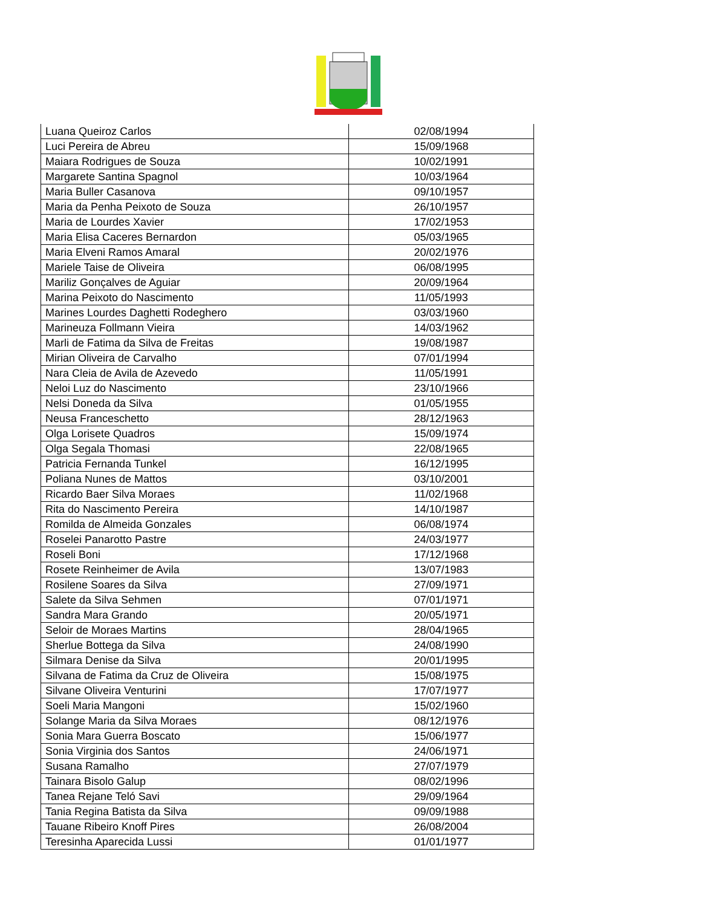| Luana Queiroz Carlos | 02/08/1994 |
| Luci Pereira de Abreu | 15/09/1968 |
| Maiara Rodrigues de Souza | 10/02/1991 |
| Margarete Santina Spagnol | 10/03/1964 |
| Maria Buller Casanova | 09/10/1957 |
| Maria da Penha Peixoto de Souza | 26/10/1957 |
| Maria de Lourdes Xavier | 17/02/1953 |
| Maria Elisa Caceres Bernardon | 05/03/1965 |
| Maria Elveni Ramos Amaral | 20/02/1976 |
| Mariele Taise de Oliveira | 06/08/1995 |
| Mariliz Gonçalves de Aguiar | 20/09/1964 |
| Marina Peixoto do Nascimento | 11/05/1993 |
| Marines Lourdes Daghetti Rodeghero | 03/03/1960 |
| Marineuza Follmann Vieira | 14/03/1962 |
| Marli de Fatima da Silva de Freitas | 19/08/1987 |
| Mirian Oliveira de Carvalho | 07/01/1994 |
| Nara Cleia de Avila de Azevedo | 11/05/1991 |
| Neloi Luz do Nascimento | 23/10/1966 |
| Nelsi Doneda da Silva | 01/05/1955 |
| Neusa Franceschetto | 28/12/1963 |
| Olga Lorisete Quadros | 15/09/1974 |
| Olga Segala Thomasi | 22/08/1965 |
| Patricia Fernanda Tunkel | 16/12/1995 |
| Poliana Nunes de Mattos | 03/10/2001 |
| Ricardo Baer Silva Moraes | 11/02/1968 |
| Rita do Nascimento Pereira | 14/10/1987 |
| Romilda de Almeida Gonzales | 06/08/1974 |
| Roselei Panarotto Pastre | 24/03/1977 |
| Roseli Boni | 17/12/1968 |
| Rosete Reinheimer de Avila | 13/07/1983 |
| Rosilene Soares da Silva | 27/09/1971 |
| Salete da Silva Sehmen | 07/01/1971 |
| Sandra Mara Grando | 20/05/1971 |
| Seloir de Moraes Martins | 28/04/1965 |
| Sherlue Bottega da Silva | 24/08/1990 |
| Silmara Denise da Silva | 20/01/1995 |
| Silvana de Fatima da Cruz de Oliveira | 15/08/1975 |
| Silvane Oliveira Venturini | 17/07/1977 |
| Soeli Maria Mangoni | 15/02/1960 |
| Solange Maria da Silva Moraes | 08/12/1976 |
| Sonia Mara Guerra Boscato | 15/06/1977 |
| Sonia Virginia dos Santos | 24/06/1971 |
| Susana Ramalho | 27/07/1979 |
| Tainara Bisolo Galup | 08/02/1996 |
| Tanea Rejane Teló Savi | 29/09/1964 |
| Tania Regina Batista da Silva | 09/09/1988 |
| Tauane Ribeiro Knoff Pires | 26/08/2004 |
| Teresinha Aparecida Lussi | 01/01/1977 |